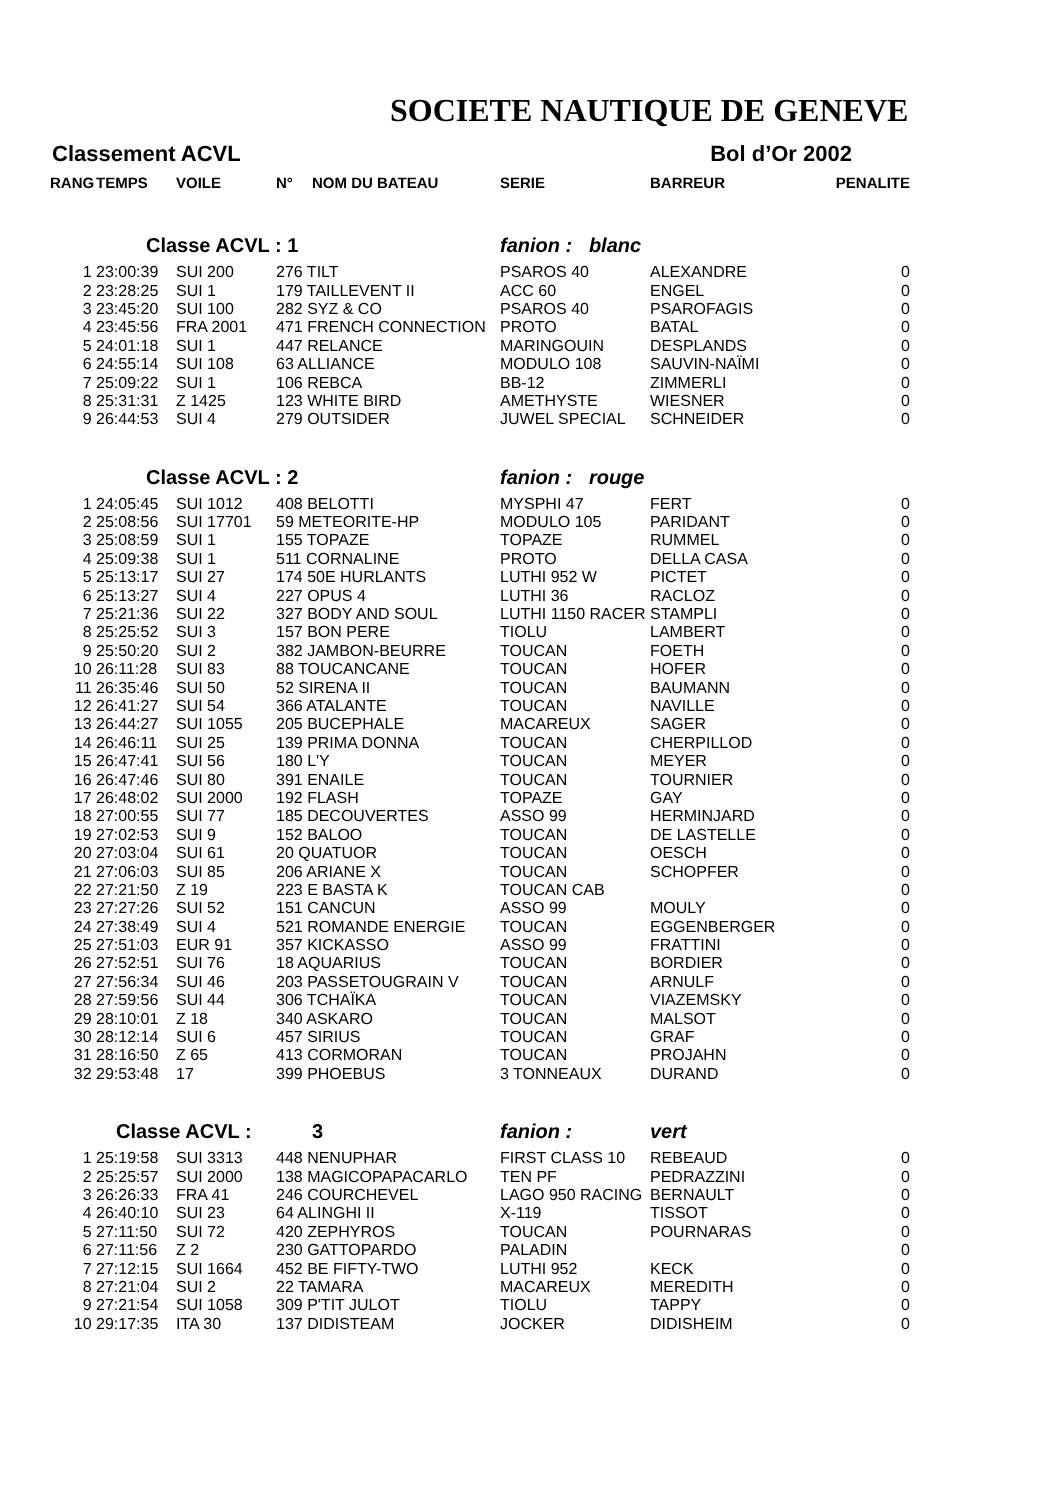SOCIETE NAUTIQUE DE GENEVE
Classement ACVL Bol d’Or 2002
| RANG | TEMPS | VOILE | N° | NOM DU BATEAU | SERIE | BARREUR | PENALITE |
| --- | --- | --- | --- | --- | --- | --- | --- |
| | Classe ACVL : 1 | | | | fanion : blanc | | |
| 1 | 23:00:39 | SUI 200 | 276 TILT | | PSAROS 40 | ALEXANDRE | 0 |
| 2 | 23:28:25 | SUI 1 | 179 TAILLEVENT II | | ACC 60 | ENGEL | 0 |
| 3 | 23:45:20 | SUI 100 | 282 SYZ & CO | | PSAROS 40 | PSAROFAGIS | 0 |
| 4 | 23:45:56 | FRA 2001 | 471 FRENCH CONNECTION | | PROTO | BATAL | 0 |
| 5 | 24:01:18 | SUI 1 | 447 RELANCE | | MARINGOUIN | DESPLANDS | 0 |
| 6 | 24:55:14 | SUI 108 | 63 ALLIANCE | | MODULO 108 | SAUVIN-NAÏMI | 0 |
| 7 | 25:09:22 | SUI 1 | 106 REBCA | | BB-12 | ZIMMERLI | 0 |
| 8 | 25:31:31 | Z 1425 | 123 WHITE BIRD | | AMETHYSTE | WIESNER | 0 |
| 9 | 26:44:53 | SUI 4 | 279 OUTSIDER | | JUWEL SPECIAL | SCHNEIDER | 0 |
| | Classe ACVL : 2 | | | | fanion : rouge | | |
| 1 | 24:05:45 | SUI 1012 | 408 BELOTTI | | MYSPHI 47 | FERT | 0 |
| 2 | 25:08:56 | SUI 17701 | 59 METEORITE-HP | | MODULO 105 | PARIDANT | 0 |
| 3 | 25:08:59 | SUI 1 | 155 TOPAZE | | TOPAZE | RUMMEL | 0 |
| 4 | 25:09:38 | SUI 1 | 511 CORNALINE | | PROTO | DELLA CASA | 0 |
| 5 | 25:13:17 | SUI 27 | 174 50E HURLANTS | | LUTHI 952 W | PICTET | 0 |
| 6 | 25:13:27 | SUI 4 | 227 OPUS 4 | | LUTHI 36 | RACLOZ | 0 |
| 7 | 25:21:36 | SUI 22 | 327 BODY AND SOUL | | LUTHI 1150 RACER | STAMPLI | 0 |
| 8 | 25:25:52 | SUI 3 | 157 BON PERE | | TIOLU | LAMBERT | 0 |
| 9 | 25:50:20 | SUI 2 | 382 JAMBON-BEURRE | | TOUCAN | FOETH | 0 |
| 10 | 26:11:28 | SUI 83 | 88 TOUCANCANE | | TOUCAN | HOFER | 0 |
| 11 | 26:35:46 | SUI 50 | 52 SIRENA II | | TOUCAN | BAUMANN | 0 |
| 12 | 26:41:27 | SUI 54 | 366 ATALANTE | | TOUCAN | NAVILLE | 0 |
| 13 | 26:44:27 | SUI 1055 | 205 BUCEPHALE | | MACAREUX | SAGER | 0 |
| 14 | 26:46:11 | SUI 25 | 139 PRIMA DONNA | | TOUCAN | CHERPILLOD | 0 |
| 15 | 26:47:41 | SUI 56 | 180 L'Y | | TOUCAN | MEYER | 0 |
| 16 | 26:47:46 | SUI 80 | 391 ENAILE | | TOUCAN | TOURNIER | 0 |
| 17 | 26:48:02 | SUI 2000 | 192 FLASH | | TOPAZE | GAY | 0 |
| 18 | 27:00:55 | SUI 77 | 185 DECOUVERTES | | ASSO 99 | HERMINJARD | 0 |
| 19 | 27:02:53 | SUI 9 | 152 BALOO | | TOUCAN | DE LASTELLE | 0 |
| 20 | 27:03:04 | SUI 61 | 20 QUATUOR | | TOUCAN | OESCH | 0 |
| 21 | 27:06:03 | SUI 85 | 206 ARIANE X | | TOUCAN | SCHOPFER | 0 |
| 22 | 27:21:50 | Z 19 | 223 E BASTA K | | TOUCAN CAB | | 0 |
| 23 | 27:27:26 | SUI 52 | 151 CANCUN | | ASSO 99 | MOULY | 0 |
| 24 | 27:38:49 | SUI 4 | 521 ROMANDE ENERGIE | | TOUCAN | EGGENBERGER | 0 |
| 25 | 27:51:03 | EUR 91 | 357 KICKASSO | | ASSO 99 | FRATTINI | 0 |
| 26 | 27:52:51 | SUI 76 | 18 AQUARIUS | | TOUCAN | BORDIER | 0 |
| 27 | 27:56:34 | SUI 46 | 203 PASSETOUGRAIN V | | TOUCAN | ARNULF | 0 |
| 28 | 27:59:56 | SUI 44 | 306 TCHAÏKA | | TOUCAN | VIAZEMSKY | 0 |
| 29 | 28:10:01 | Z 18 | 340 ASKARO | | TOUCAN | MALSOT | 0 |
| 30 | 28:12:14 | SUI 6 | 457 SIRIUS | | TOUCAN | GRAF | 0 |
| 31 | 28:16:50 | Z 65 | 413 CORMORAN | | TOUCAN | PROJAHN | 0 |
| 32 | 29:53:48 | 17 | 399 PHOEBUS | | 3 TONNEAUX | DURAND | 0 |
| | Classe ACVL : | | | 3 | fanion : | vert | |
| 1 | 25:19:58 | SUI 3313 | 448 NENUPHAR | | FIRST CLASS 10 | REBEAUD | 0 |
| 2 | 25:25:57 | SUI 2000 | 138 MAGICOPAPACARLO | | TEN PF | PEDRAZZINI | 0 |
| 3 | 26:26:33 | FRA 41 | 246 COURCHEVEL | | LAGO 950 RACING | BERNAULT | 0 |
| 4 | 26:40:10 | SUI 23 | 64 ALINGHI II | | X-119 | TISSOT | 0 |
| 5 | 27:11:50 | SUI 72 | 420 ZEPHYROS | | TOUCAN | POURNARAS | 0 |
| 6 | 27:11:56 | Z 2 | 230 GATTOPARDO | | PALADIN | | 0 |
| 7 | 27:12:15 | SUI 1664 | 452 BE FIFTY-TWO | | LUTHI 952 | KECK | 0 |
| 8 | 27:21:04 | SUI 2 | 22 TAMARA | | MACAREUX | MEREDITH | 0 |
| 9 | 27:21:54 | SUI 1058 | 309 P'TIT JULOT | | TIOLU | TAPPY | 0 |
| 10 | 29:17:35 | ITA 30 | 137 DIDISTEAM | | JOCKER | DIDISHEIM | 0 |